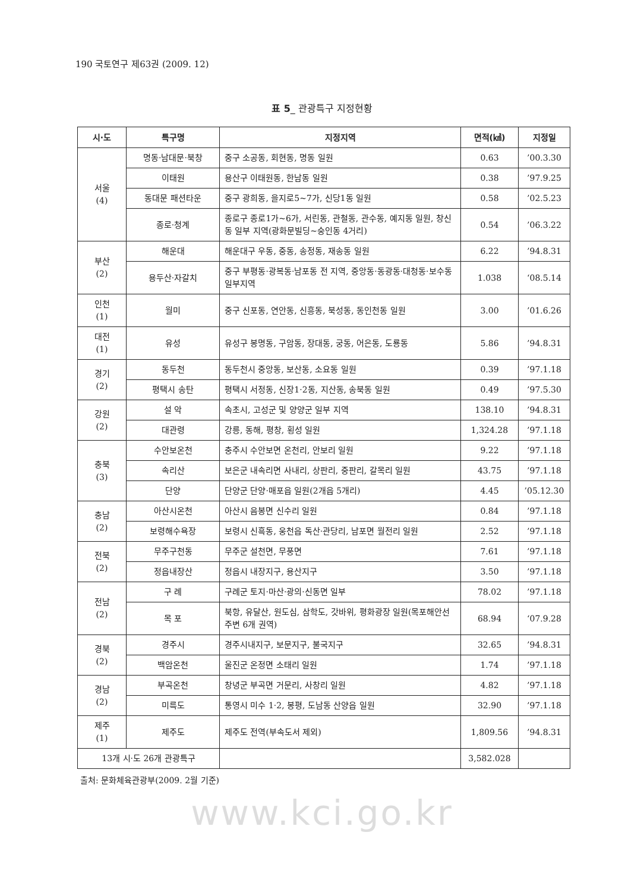190 국토연구 제63권 (2009. 12)
표 5_ 관광특구 지정현황
| 시·도 | 특구명 | 지정지역 | 면적(㎢) | 지정일 |
| --- | --- | --- | --- | --- |
| 서울 (4) | 명동·남대문·북창 | 중구 소공동, 회현동, 명동 일원 | 0.63 | ’00.3.30 |
| | 이태원 | 용산구 이태원동, 한남동 일원 | 0.38 | ’97.9.25 |
| | 동대문 패션타운 | 중구 광희동, 을지로5~7가, 신당1동 일원 | 0.58 | ’02.5.23 |
| | 종로·청계 | 종로구 종로1가~6가, 서린동, 관철동, 관수동, 예지동 일원, 창신동 일부 지역(광화문빌딩~숭인동 4거리) | 0.54 | ’06.3.22 |
| 부산 (2) | 해운대 | 해운대구 우동, 중동, 송정동, 재송동 일원 | 6.22 | ’94.8.31 |
| | 용두산·자갈치 | 중구 부평동·광복동·남포동 전 지역, 중앙동·동광동·대청동·보수동 일부지역 | 1.038 | ‘08.5.14 |
| 인천 (1) | 월미 | 중구 신포동, 연안동, 신흥동, 북성동, 동인천동 일원 | 3.00 | ’01.6.26 |
| 대전 (1) | 유성 | 유성구 봉명동, 구암동, 장대동, 궁동, 어은동, 도룡동 | 5.86 | ’94.8.31 |
| 경기 (2) | 동두천 | 동두천시 중앙동, 보산동, 소요동 일원 | 0.39 | ’97.1.18 |
| | 평택시 송탄 | 평택시 서정동, 신장1·2동, 지산동, 송북동 일원 | 0.49 | ’97.5.30 |
| 강원 (2) | 설 악 | 속초시, 고성군 및 양양군 일부 지역 | 138.10 | ’94.8.31 |
| | 대관령 | 강릉, 동해, 평창, 횡성 일원 | 1,324.28 | ’97.1.18 |
| 충북 (3) | 수안보온천 | 충주시 수안보면 온천리, 안보리 일원 | 9.22 | ’97.1.18 |
| | 속리산 | 보은군 내속리면 사내리, 상판리, 중판리, 갈목리 일원 | 43.75 | ’97.1.18 |
| | 단양 | 단양군 단양·매포읍 일원(2개읍 5개리) | 4.45 | ’05.12.30 |
| 충남 (2) | 아산시온천 | 아산시 음봉면 신수리 일원 | 0.84 | ’97.1.18 |
| | 보령해수욕장 | 보령시 신흑동, 웅천읍 독산·관당리, 남포면 월전리 일원 | 2.52 | ’97.1.18 |
| 전북 (2) | 무주구천동 | 무주군 설천면, 무풍면 | 7.61 | ’97.1.18 |
| | 정읍내장산 | 정읍시 내장지구, 용산지구 | 3.50 | ’97.1.18 |
| 전남 (2) | 구 례 | 구례군 토지·마산·광의·신동면 일부 | 78.02 | ’97.1.18 |
| | 목 포 | 북항, 유달산, 원도심, 삼학도, 갓바위, 평화광장 일원(목포해안선 주변 6개 권역) | 68.94 | ‘07.9.28 |
| 경북 (2) | 경주시 | 경주시내지구, 보문지구, 불국지구 | 32.65 | ’94.8.31 |
| | 백암온천 | 울진군 온정면 소태리 일원 | 1.74 | ’97.1.18 |
| 경남 (2) | 부곡온천 | 창녕군 부곡면 거문리, 사창리 일원 | 4.82 | ’97.1.18 |
| | 미륵도 | 통영시 미수 1·2, 봉평, 도남동 산양읍 일원 | 32.90 | ’97.1.18 |
| 제주 (1) | 제주도 | 제주도 전역(부속도서 제외) | 1,809.56 | ’94.8.31 |
| 13개 시·도 26개 관광특구 | | | 3,582.028 | |
출처: 문화체육관광부(2009. 2월 기준)
www.kci.go.kr